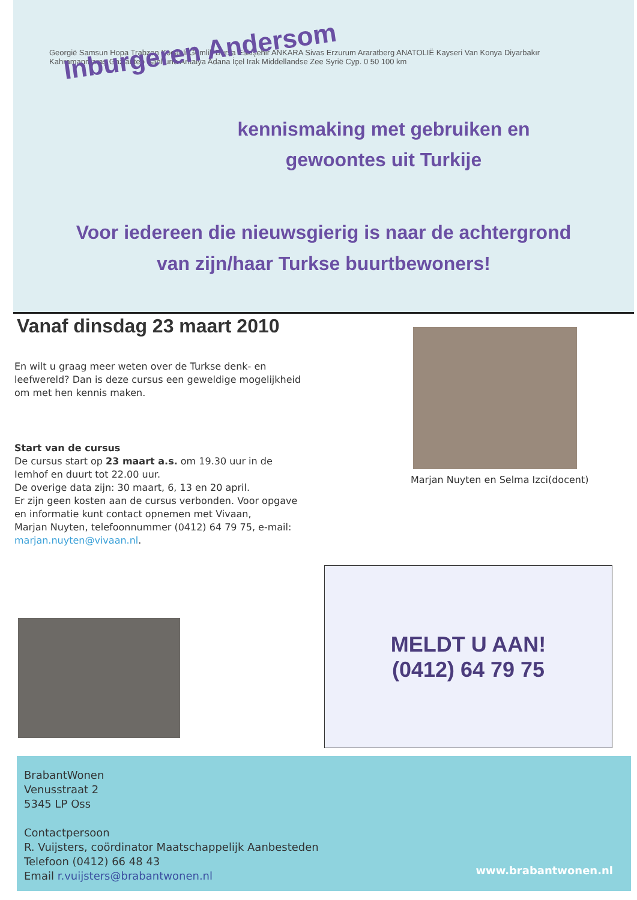Inburgeren Andersom
Georgië Samsun Hopa Trabzon Kocaeli Gemlik Bursa Eskişehir ANKARA Sivas Erzurum Araratberg ANATOLIË Kayseri Van Konya Diyarbakır Kahramanmaraş Gaziantep Şanlıurfa Antalya Adana İçel Irak Middellandse Zee Syrië Cyp. 0 50 100 km
kennismaking met gebruiken en
gewoontes uit Turkije
Voor iedereen die nieuwsgierig is naar de achtergrond
van zijn/haar Turkse buurtbewoners!
Vanaf dinsdag 23 maart 2010
En wilt u graag meer weten over de Turkse denk- en leefwereld? Dan is deze cursus een geweldige mogelijkheid om met hen kennis maken.
Start van de cursus
De cursus start op 23 maart a.s. om 19.30 uur in de Iemhof en duurt tot 22.00 uur.
De overige data zijn: 30 maart, 6, 13 en 20 april.
Er zijn geen kosten aan de cursus verbonden. Voor opgave en informatie kunt contact opnemen met Vivaan,
Marjan Nuyten, telefoonnummer (0412) 64 79 75, e-mail: marjan.nuyten@vivaan.nl.
Marjan Nuyten en Selma Izci(docent)
MELDT U AAN!
(0412) 64 79 75
BrabantWonen
Venusstraat 2
5345 LP Oss
Contactpersoon
R. Vuijsters, coördinator Maatschappelijk Aanbesteden
Telefoon (0412) 66 48 43
Email r.vuijsters@brabantwonen.nl
www.brabantwonen.nl